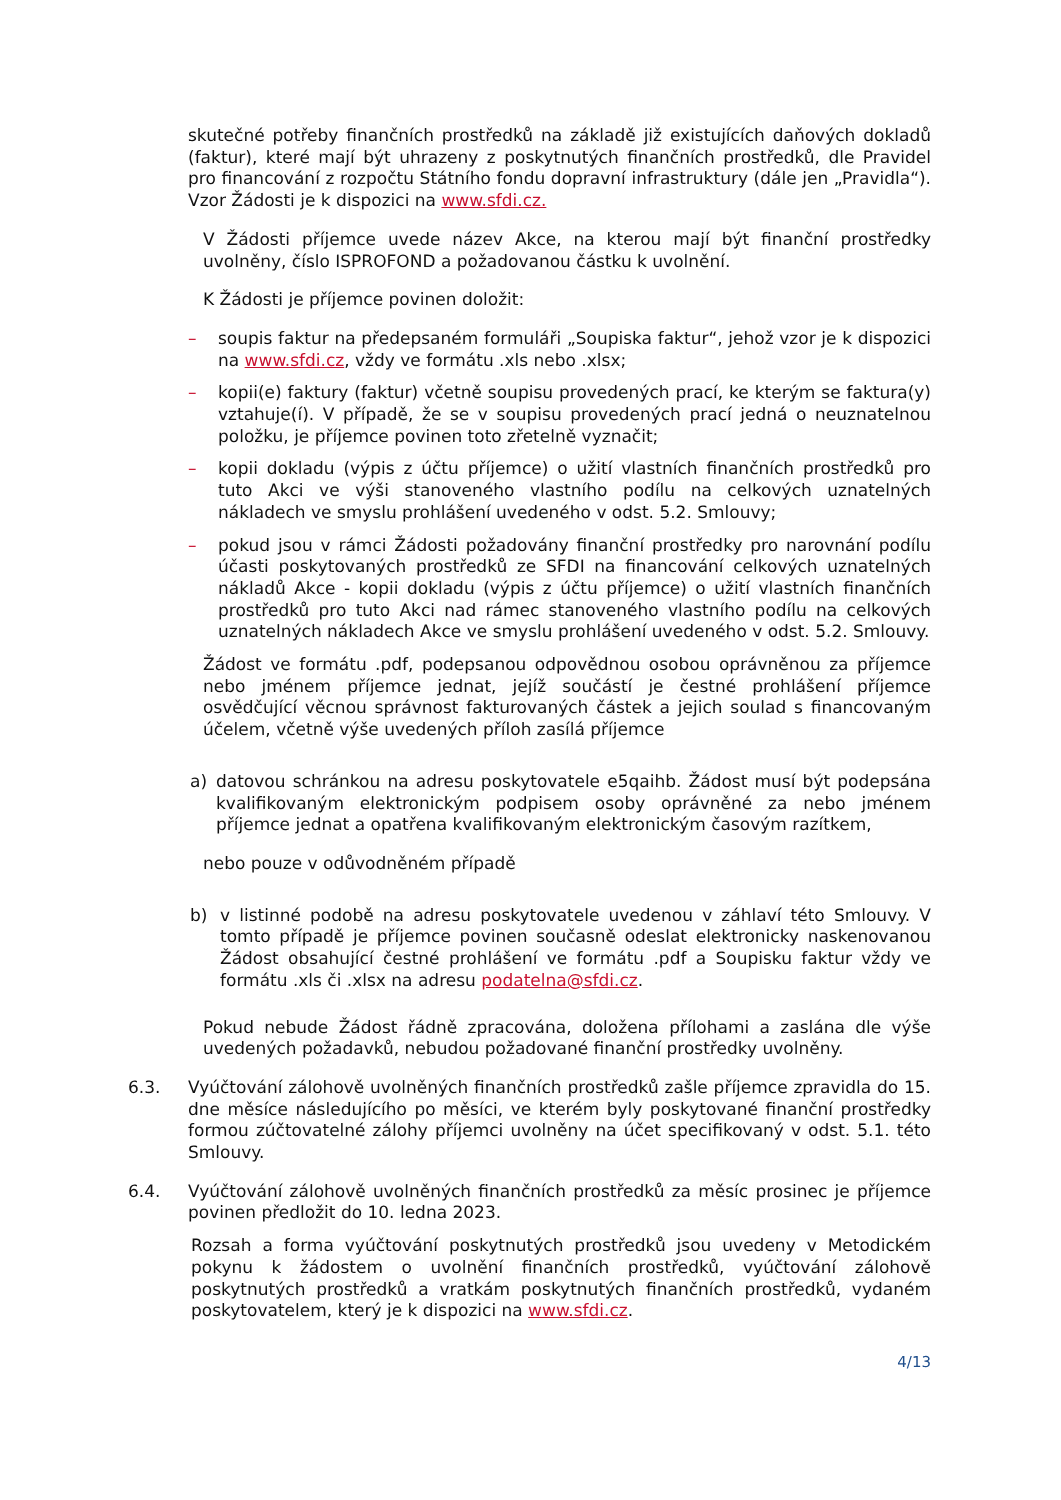skutečné potřeby finančních prostředků na základě již existujících daňových dokladů (faktur), které mají být uhrazeny z poskytnutých finančních prostředků, dle Pravidel pro financování z rozpočtu Státního fondu dopravní infrastruktury (dále jen „Pravidla“). Vzor Žádosti je k dispozici na www.sfdi.cz.
V Žádosti příjemce uvede název Akce, na kterou mají být finanční prostředky uvolněny, číslo ISPROFOND a požadovanou částku k uvolnění.
K Žádosti je příjemce povinen doložit:
– soupis faktur na předepsaném formuláři „Soupiska faktur“, jehož vzor je k dispozici na www.sfdi.cz, vždy ve formátu .xls nebo .xlsx;
– kopii(e) faktury (faktur) včetně soupisu provedených prací, ke kterým se faktura(y) vztahuje(í). V případě, že se v soupisu provedených prací jedná o neuznatelnou položku, je příjemce povinen toto zřetelně vyznačit;
– kopii dokladu (výpis z účtu příjemce) o užití vlastních finančních prostředků pro tuto Akci ve výši stanoveného vlastního podílu na celkových uznatelných nákladech ve smyslu prohlášení uvedeného v odst. 5.2. Smlouvy;
– pokud jsou v rámci Žádosti požadovány finanční prostředky pro narovnání podílu účasti poskytovaných prostředků ze SFDI na financování celkových uznatelných nákladů Akce - kopii dokladu (výpis z účtu příjemce) o užití vlastních finančních prostředků pro tuto Akci nad rámec stanoveného vlastního podílu na celkových uznatelných nákladech Akce ve smyslu prohlášení uvedeného v odst. 5.2. Smlouvy.
Žádost ve formátu .pdf, podepsanou odpovědnou osobou oprávněnou za příjemce nebo jménem příjemce jednat, jejíž součástí je čestné prohlášení příjemce osvědčující věcnou správnost fakturovaných částek a jejich soulad s financovaným účelem, včetně výše uvedených příloh zasílá příjemce
a) datovou schránkou na adresu poskytovatele e5qaihb. Žádost musí být podepsána kvalifikovaným elektronickým podpisem osoby oprávněné za nebo jménem příjemce jednat a opatřena kvalifikovaným elektronickým časovým razítkem,
nebo pouze v odůvodněném případě
b) v listinné podobě na adresu poskytovatele uvedenou v záhlaví této Smlouvy. V tomto případě je příjemce povinen současně odeslat elektronicky naskenovanou Žádost obsahující čestné prohlášení ve formátu .pdf a Soupisku faktur vždy ve formátu .xls či .xlsx na adresu podatelna@sfdi.cz.
Pokud nebude Žádost řádně zpracována, doložena přílohami a zaslána dle výše uvedených požadavků, nebudou požadované finanční prostředky uvolněny.
6.3. Vyúčtování zálohově uvolněných finančních prostředků zašle příjemce zpravidla do 15. dne měsíce následujícího po měsíci, ve kterém byly poskytované finanční prostředky formou zúčtovatelné zálohy příjemci uvolněny na účet specifikovaný v odst. 5.1. této Smlouvy.
6.4. Vyúčtování zálohově uvolněných finančních prostředků za měsíc prosinec je příjemce povinen předložit do 10. ledna 2023.
Rozsah a forma vyúčtování poskytnutých prostředků jsou uvedeny v Metodickém pokynu k žádostem o uvolnění finančních prostředků, vyúčtování zálohově poskytnutých prostředků a vratkám poskytnutých finančních prostředků, vydaném poskytovatelem, který je k dispozici na www.sfdi.cz.
4/13